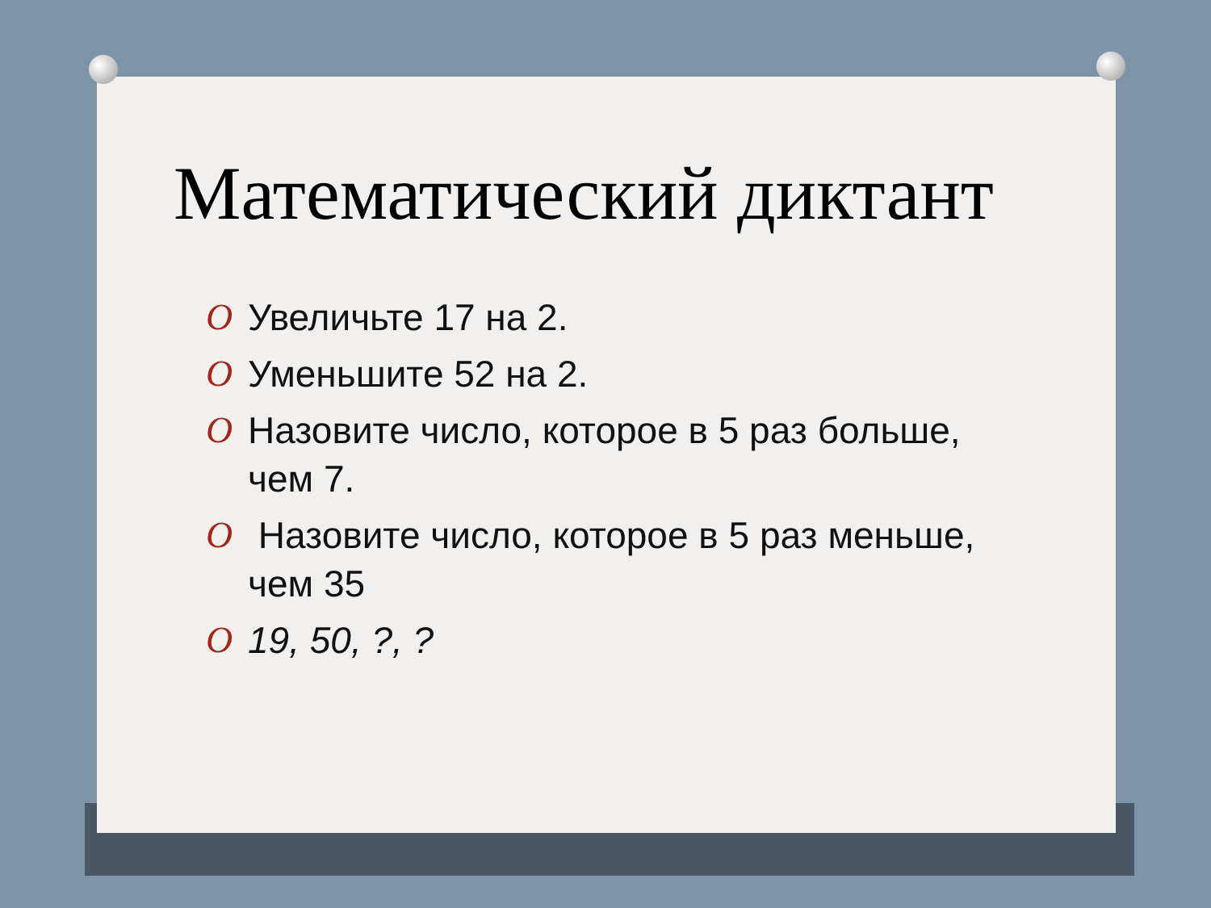Математический диктант
O Увеличьте 17 на 2.
O Уменьшите 52 на 2.
O Назовите число, которое в 5 раз больше, чем 7.
O Назовите число, которое в 5 раз меньше, чем 35
O 19, 50, ?, ?